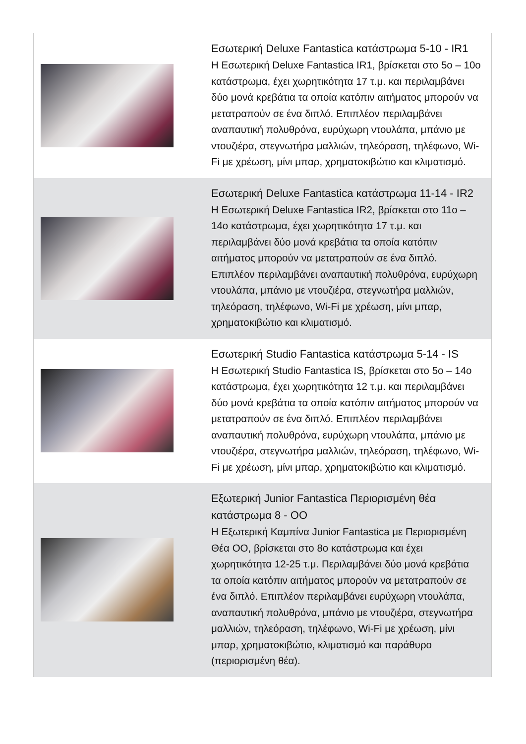| | Εσωτερική Deluxe Fantastica κατάστρωμα 5-10 - IR1 Η Εσωτερική Deluxe Fantastica IR1, βρίσκεται στο 5ο – 10ο κατάστρωμα, έχει χωρητικότητα 17 τ.μ. και περιλαμβάνει δύο μονά κρεβάτια τα οποία κατόπιν αιτήματος μπορούν να μετατραπούν σε ένα διπλό. Επιπλέον περιλαμβάνει αναπαυτική πολυθρόνα, ευρύχωρη ντουλάπα, μπάνιο με ντουζιέρα, στεγνωτήρα μαλλιών, τηλεόραση, τηλέφωνο, Wi-Fi με χρέωση, μίνι μπαρ, χρηματοκιβώτιο και κλιματισμό. |
| | Εσωτερική Deluxe Fantastica κατάστρωμα 11-14 - IR2 Η Εσωτερική Deluxe Fantastica IR2, βρίσκεται στο 11ο – 14ο κατάστρωμα, έχει χωρητικότητα 17 τ.μ. και περιλαμβάνει δύο μονά κρεβάτια τα οποία κατόπιν αιτήματος μπορούν να μετατραπούν σε ένα διπλό. Επιπλέον περιλαμβάνει αναπαυτική πολυθρόνα, ευρύχωρη ντουλάπα, μπάνιο με ντουζιέρα, στεγνωτήρα μαλλιών, τηλεόραση, τηλέφωνο, Wi-Fi με χρέωση, μίνι μπαρ, χρηματοκιβώτιο και κλιματισμό. |
| | Εσωτερική Studio Fantastica κατάστρωμα 5-14 - IS Η Εσωτερική Studio Fantastica IS, βρίσκεται στο 5ο – 14ο κατάστρωμα, έχει χωρητικότητα 12 τ.μ. και περιλαμβάνει δύο μονά κρεβάτια τα οποία κατόπιν αιτήματος μπορούν να μετατραπούν σε ένα διπλό. Επιπλέον περιλαμβάνει αναπαυτική πολυθρόνα, ευρύχωρη ντουλάπα, μπάνιο με ντουζιέρα, στεγνωτήρα μαλλιών, τηλεόραση, τηλέφωνο, Wi-Fi με χρέωση, μίνι μπαρ, χρηματοκιβώτιο και κλιματισμό. |
| | Εξωτερική Junior Fantastica Περιορισμένη θέα κατάστρωμα 8 - OO Η Εξωτερική Καμπίνα Junior Fantastica με Περιορισμένη Θέα OO, βρίσκεται στο 8ο κατάστρωμα και έχει χωρητικότητα 12-25 τ.μ. Περιλαμβάνει δύο μονά κρεβάτια τα οποία κατόπιν αιτήματος μπορούν να μετατραπούν σε ένα διπλό. Επιπλέον περιλαμβάνει ευρύχωρη ντουλάπα, αναπαυτική πολυθρόνα, μπάνιο με ντουζιέρα, στεγνωτήρα μαλλιών, τηλεόραση, τηλέφωνο, Wi-Fi με χρέωση, μίνι μπαρ, χρηματοκιβώτιο, κλιματισμό και παράθυρο (περιορισμένη θέα). |